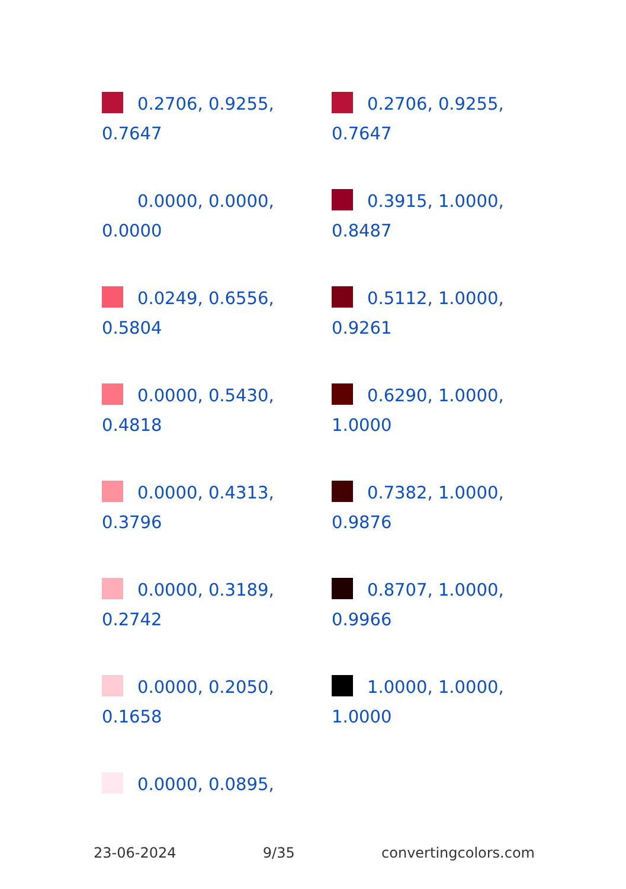0.2706, 0.9255, 0.7647
0.2706, 0.9255, 0.7647
0.0000, 0.0000, 0.0000
0.3915, 1.0000, 0.8487
0.0249, 0.6556, 0.5804
0.5112, 1.0000, 0.9261
0.0000, 0.5430, 0.4818
0.6290, 1.0000, 1.0000
0.0000, 0.4313, 0.3796
0.7382, 1.0000, 0.9876
0.0000, 0.3189, 0.2742
0.8707, 1.0000, 0.9966
0.0000, 0.2050, 0.1658
1.0000, 1.0000, 1.0000
0.0000, 0.0895,
23-06-2024 9/35 convertingcolors.com